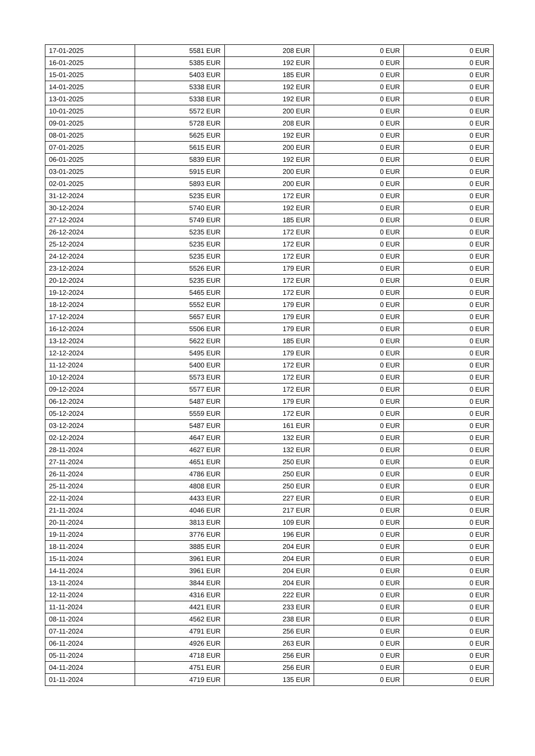| 17-01-2025 | 5581 EUR | 208 EUR | 0 EUR | 0 EUR |
| 16-01-2025 | 5385 EUR | 192 EUR | 0 EUR | 0 EUR |
| 15-01-2025 | 5403 EUR | 185 EUR | 0 EUR | 0 EUR |
| 14-01-2025 | 5338 EUR | 192 EUR | 0 EUR | 0 EUR |
| 13-01-2025 | 5338 EUR | 192 EUR | 0 EUR | 0 EUR |
| 10-01-2025 | 5572 EUR | 200 EUR | 0 EUR | 0 EUR |
| 09-01-2025 | 5728 EUR | 208 EUR | 0 EUR | 0 EUR |
| 08-01-2025 | 5625 EUR | 192 EUR | 0 EUR | 0 EUR |
| 07-01-2025 | 5615 EUR | 200 EUR | 0 EUR | 0 EUR |
| 06-01-2025 | 5839 EUR | 192 EUR | 0 EUR | 0 EUR |
| 03-01-2025 | 5915 EUR | 200 EUR | 0 EUR | 0 EUR |
| 02-01-2025 | 5893 EUR | 200 EUR | 0 EUR | 0 EUR |
| 31-12-2024 | 5235 EUR | 172 EUR | 0 EUR | 0 EUR |
| 30-12-2024 | 5740 EUR | 192 EUR | 0 EUR | 0 EUR |
| 27-12-2024 | 5749 EUR | 185 EUR | 0 EUR | 0 EUR |
| 26-12-2024 | 5235 EUR | 172 EUR | 0 EUR | 0 EUR |
| 25-12-2024 | 5235 EUR | 172 EUR | 0 EUR | 0 EUR |
| 24-12-2024 | 5235 EUR | 172 EUR | 0 EUR | 0 EUR |
| 23-12-2024 | 5526 EUR | 179 EUR | 0 EUR | 0 EUR |
| 20-12-2024 | 5235 EUR | 172 EUR | 0 EUR | 0 EUR |
| 19-12-2024 | 5465 EUR | 172 EUR | 0 EUR | 0 EUR |
| 18-12-2024 | 5552 EUR | 179 EUR | 0 EUR | 0 EUR |
| 17-12-2024 | 5657 EUR | 179 EUR | 0 EUR | 0 EUR |
| 16-12-2024 | 5506 EUR | 179 EUR | 0 EUR | 0 EUR |
| 13-12-2024 | 5622 EUR | 185 EUR | 0 EUR | 0 EUR |
| 12-12-2024 | 5495 EUR | 179 EUR | 0 EUR | 0 EUR |
| 11-12-2024 | 5400 EUR | 172 EUR | 0 EUR | 0 EUR |
| 10-12-2024 | 5573 EUR | 172 EUR | 0 EUR | 0 EUR |
| 09-12-2024 | 5577 EUR | 172 EUR | 0 EUR | 0 EUR |
| 06-12-2024 | 5487 EUR | 179 EUR | 0 EUR | 0 EUR |
| 05-12-2024 | 5559 EUR | 172 EUR | 0 EUR | 0 EUR |
| 03-12-2024 | 5487 EUR | 161 EUR | 0 EUR | 0 EUR |
| 02-12-2024 | 4647 EUR | 132 EUR | 0 EUR | 0 EUR |
| 28-11-2024 | 4627 EUR | 132 EUR | 0 EUR | 0 EUR |
| 27-11-2024 | 4651 EUR | 250 EUR | 0 EUR | 0 EUR |
| 26-11-2024 | 4786 EUR | 250 EUR | 0 EUR | 0 EUR |
| 25-11-2024 | 4808 EUR | 250 EUR | 0 EUR | 0 EUR |
| 22-11-2024 | 4433 EUR | 227 EUR | 0 EUR | 0 EUR |
| 21-11-2024 | 4046 EUR | 217 EUR | 0 EUR | 0 EUR |
| 20-11-2024 | 3813 EUR | 109 EUR | 0 EUR | 0 EUR |
| 19-11-2024 | 3776 EUR | 196 EUR | 0 EUR | 0 EUR |
| 18-11-2024 | 3885 EUR | 204 EUR | 0 EUR | 0 EUR |
| 15-11-2024 | 3961 EUR | 204 EUR | 0 EUR | 0 EUR |
| 14-11-2024 | 3961 EUR | 204 EUR | 0 EUR | 0 EUR |
| 13-11-2024 | 3844 EUR | 204 EUR | 0 EUR | 0 EUR |
| 12-11-2024 | 4316 EUR | 222 EUR | 0 EUR | 0 EUR |
| 11-11-2024 | 4421 EUR | 233 EUR | 0 EUR | 0 EUR |
| 08-11-2024 | 4562 EUR | 238 EUR | 0 EUR | 0 EUR |
| 07-11-2024 | 4791 EUR | 256 EUR | 0 EUR | 0 EUR |
| 06-11-2024 | 4926 EUR | 263 EUR | 0 EUR | 0 EUR |
| 05-11-2024 | 4718 EUR | 256 EUR | 0 EUR | 0 EUR |
| 04-11-2024 | 4751 EUR | 256 EUR | 0 EUR | 0 EUR |
| 01-11-2024 | 4719 EUR | 135 EUR | 0 EUR | 0 EUR |